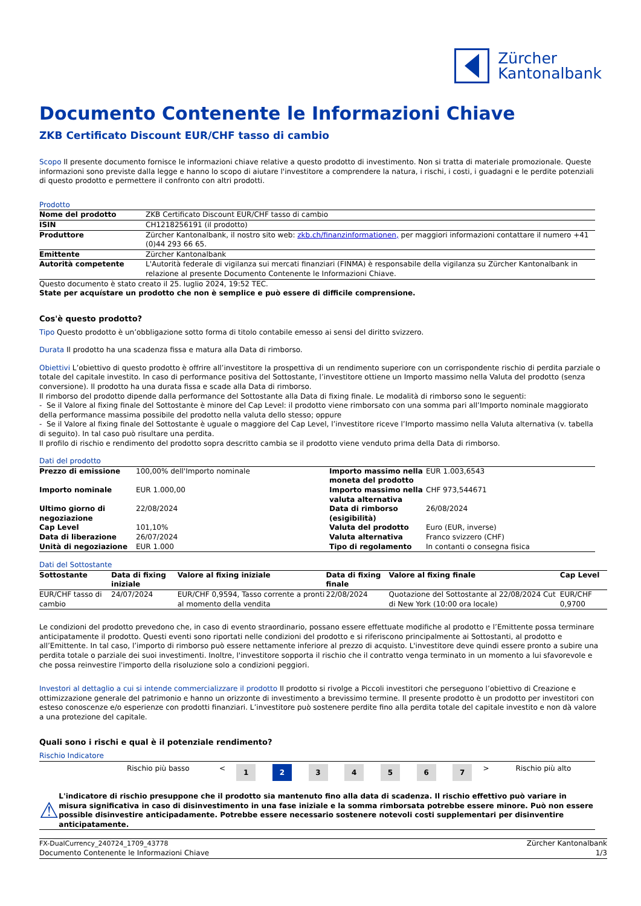Zürcher
Kantonalbank
Documento Contenente le Informazioni Chiave
ZKB Certificato Discount EUR/CHF tasso di cambio
Scopo Il presente documento fornisce le informazioni chiave relative a questo prodotto di investimento. Non si tratta di materiale promozionale. Queste informazioni sono previste dalla legge e hanno lo scopo di aiutare l'investitore a comprendere la natura, i rischi, i costi, i guadagni e le perdite potenziali di questo prodotto e permettere il confronto con altri prodotti.
Prodotto
| Nome del prodotto | ZKB Certificato Discount EUR/CHF tasso di cambio |
| ISIN | CH1218256191 (il prodotto) |
| Produttore | Zürcher Kantonalbank, il nostro sito web: zkb.ch/finanzinformationen, per maggiori informazioni contattare il numero +41 (0)44 293 66 65. |
| Emittente | Zürcher Kantonalbank |
| Autorità competente | L'Autorità federale di vigilanza sui mercati finanziari (FINMA) è responsabile della vigilanza su Zürcher Kantonalbank in relazione al presente Documento Contenente le Informazioni Chiave. |
Questo documento è stato creato il 25. luglio 2024, 19:52 TEC.
State per acquístare un prodotto che non è semplice e può essere di difficile comprensione.
Cos'è questo prodotto?
Tipo Questo prodotto è un’obbligazione sotto forma di titolo contabile emesso ai sensi del diritto svizzero.
Durata Il prodotto ha una scadenza fissa e matura alla Data di rimborso.
Obiettivi L’obiettivo di questo prodotto è offrire all’investitore la prospettiva di un rendimento superiore con un corrispondente rischio di perdita parziale o totale del capitale investito. In caso di performance positiva del Sottostante, l’investitore ottiene un Importo massimo nella Valuta del prodotto (senza conversione). Il prodotto ha una durata fissa e scade alla Data di rimborso.
Il rimborso del prodotto dipende dalla performance del Sottostante alla Data di fixing finale. Le modalità di rimborso sono le seguenti:
- Se il Valore al fixing finale del Sottostante è minore del Cap Level: il prodotto viene rimborsato con una somma pari all’Importo nominale maggiorato della performance massima possibile del prodotto nella valuta dello stesso; oppure
- Se il Valore al fixing finale del Sottostante è uguale o maggiore del Cap Level, l’investitore riceve l’Importo massimo nella Valuta alternativa (v. tabella di seguito). In tal caso può risultare una perdita.
Il profilo di rischio e rendimento del prodotto sopra descritto cambia se il prodotto viene venduto prima della Data di rimborso.
Dati del prodotto
| Prezzo di emissione | 100,00% dell'Importo nominale | Importo massimo nella moneta del prodotto | EUR 1.003,6543 |
| Importo nominale | EUR 1.000,00 | Importo massimo nella valuta alternativa | CHF 973,544671 |
| Ultimo giorno di negoziazione | 22/08/2024 | Data di rimborso (esigibilità) | 26/08/2024 |
| Cap Level | 101,10% | Valuta del prodotto | Euro (EUR, inverse) |
| Data di liberazione | 26/07/2024 | Valuta alternativa | Franco svizzero (CHF) |
| Unità di negoziazione | EUR 1.000 | Tipo di regolamento | In contanti o consegna fisica |
Dati del Sottostante
| Sottostante | Data di fixing iniziale | Valore al fixing iniziale | Data di fixing finale | Valore al fixing finale | Cap Level |
| --- | --- | --- | --- | --- | --- |
| EUR/CHF tasso di cambio | 24/07/2024 | EUR/CHF 0,9594, Tasso corrente a pronti al momento della vendita | 22/08/2024 | Quotazione del Sottostante al 22/08/2024 Cut di New York (10:00 ora locale) | EUR/CHF 0,9700 |
Le condizioni del prodotto prevedono che, in caso di evento straordinario, possano essere effettuate modifiche al prodotto e l’Emittente possa terminare anticipatamente il prodotto. Questi eventi sono riportati nelle condizioni del prodotto e si riferiscono principalmente ai Sottostanti, al prodotto e all’Emittente. In tal caso, l’importo di rimborso può essere nettamente inferiore al prezzo di acquisto. L'investitore deve quindi essere pronto a subire una perdita totale o parziale dei suoi investimenti. Inoltre, l'investitore sopporta il rischio che il contratto venga terminato in un momento a lui sfavorevole e che possa reinvestire l'importo della risoluzione solo a condizioni peggiori.
Investori al dettaglio a cui si intende commercializzare il prodotto Il prodotto si rivolge a Piccoli investitori che perseguono l’obiettivo di Creazione e ottimizzazione generale del patrimonio e hanno un orizzonte di investimento a brevissimo termine. Il presente prodotto è un prodotto per investitori con esteso conoscenze e/o esperienze con prodotti finanziari. L’investitore può sostenere perdite fino alla perdita totale del capitale investito e non dà valore a una protezione del capitale.
Quali sono i rischi e qual è il potenziale rendimento?
Rischio Indicatore
| | Rischio più basso | < | 1 | 2 | 3 | 4 | 5 | 6 | 7 | > | Rischio più alto |
⚠
L'indicatore di rischio presuppone che il prodotto sia mantenuto fino alla data di scadenza. Il rischio effettivo può variare in misura significativa in caso di disinvestimento in una fase iniziale e la somma rimborsata potrebbe essere minore. Può non essere possible disinvestire anticipadamente. Potrebbe essere necessario sostenere notevoli costi supplementari per disinventire anticipatamente.
FX-DualCurrency_240724_1709_43778
Documento Contenente le Informazioni Chiave
Zürcher Kantonalbank
1/3